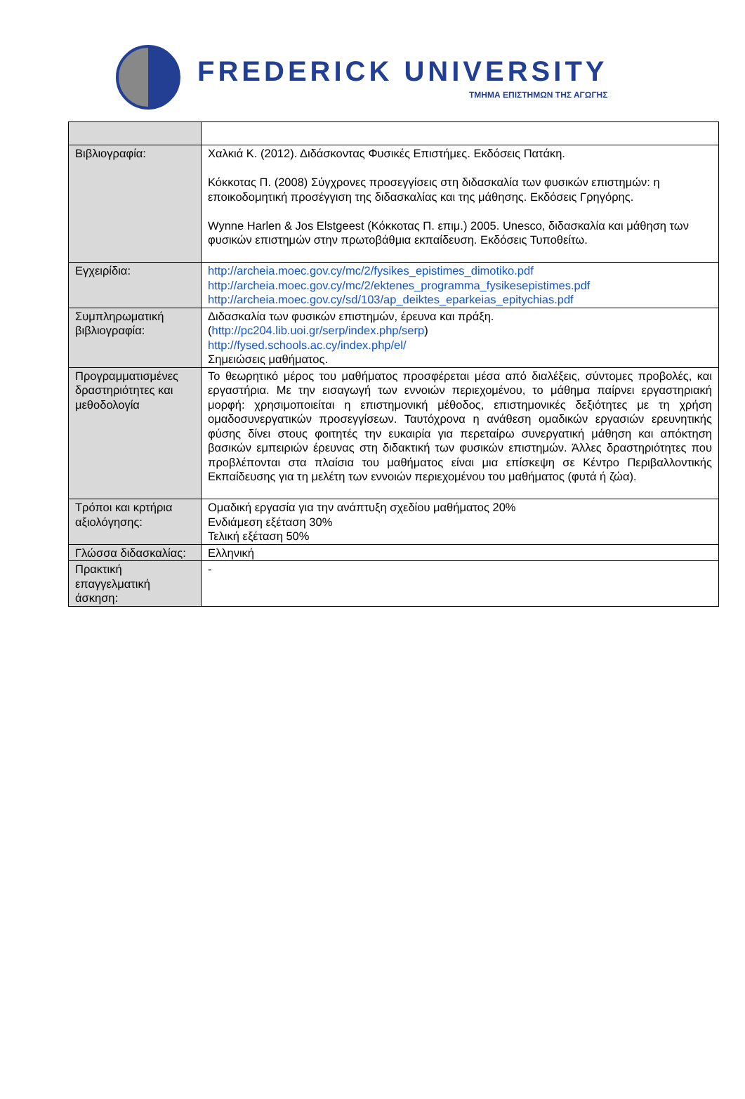FREDERICK UNIVERSITY
ΤΜΗΜΑ ΕΠΙΣΤΗΜΩΝ ΤΗΣ ΑΓΩΓΗΣ
| Βιβλιογραφία: | Χαλκιά Κ. (2012). Διδάσκοντας Φυσικές Επιστήμες. Εκδόσεις Πατάκη. Κόκκοτας Π. (2008) Σύγχρονες προσεγγίσεις στη διδασκαλία των φυσικών επιστημών: η εποικοδομητική προσέγγιση της διδασκαλίας και της μάθησης. Εκδόσεις Γρηγόρης. Wynne Harlen & Jos Elstgeest (Κόκκοτας Π. επιμ.) 2005. Unesco, διδασκαλία και μάθηση των φυσικών επιστημών στην πρωτοβάθμια εκπαίδευση. Εκδόσεις Τυποθείτω. |
| Εγχειρίδια: | http://archeia.moec.gov.cy/mc/2/fysikes_epistimes_dimotiko.pdf http://archeia.moec.gov.cy/mc/2/ektenes_programma_fysikesepistimes.pdf http://archeia.moec.gov.cy/sd/103/ap_deiktes_eparkeias_epitychias.pdf |
| Συμπληρωματική βιβλιογραφία: | Διδασκαλία των φυσικών επιστημών, έρευνα και πράξη. ( http://pc204.lib.uoi.gr/serp/index.php/serp ) http://fysed.schools.ac.cy/index.php/el/ Σημειώσεις μαθήματος. |
| Προγραμματισμένες δραστηριότητες και μεθοδολογία | Το θεωρητικό μέρος του μαθήματος προσφέρεται μέσα από διαλέξεις, σύντομες προβολές, και εργαστήρια. Με την εισαγωγή των εννοιών περιεχομένου, το μάθημα παίρνει εργαστηριακή μορφή: χρησιμοποιείται η επιστημονική μέθοδος, επιστημονικές δεξιότητες με τη χρήση ομαδοσυνεργατικών προσεγγίσεων. Ταυτόχρονα η ανάθεση ομαδικών εργασιών ερευνητικής φύσης δίνει στους φοιτητές την ευκαιρία για περεταίρω συνεργατική μάθηση και απόκτηση βασικών εμπειριών έρευνας στη διδακτική των φυσικών επιστημών. Άλλες δραστηριότητες που προβλέπονται στα πλαίσια του μαθήματος είναι μια επίσκεψη σε Κέντρο Περιβαλλοντικής Εκπαίδευσης για τη μελέτη των εννοιών περιεχομένου του μαθήματος (φυτά ή ζώα). |
| Τρόποι και κρτήρια αξιολόγησης: | Ομαδική εργασία για την ανάπτυξη σχεδίου μαθήματος 20% Ενδιάμεση εξέταση 30% Τελική εξέταση 50% |
| Γλώσσα διδασκαλίας: | Ελληνική |
| Πρακτική επαγγελματική άσκηση: | - |